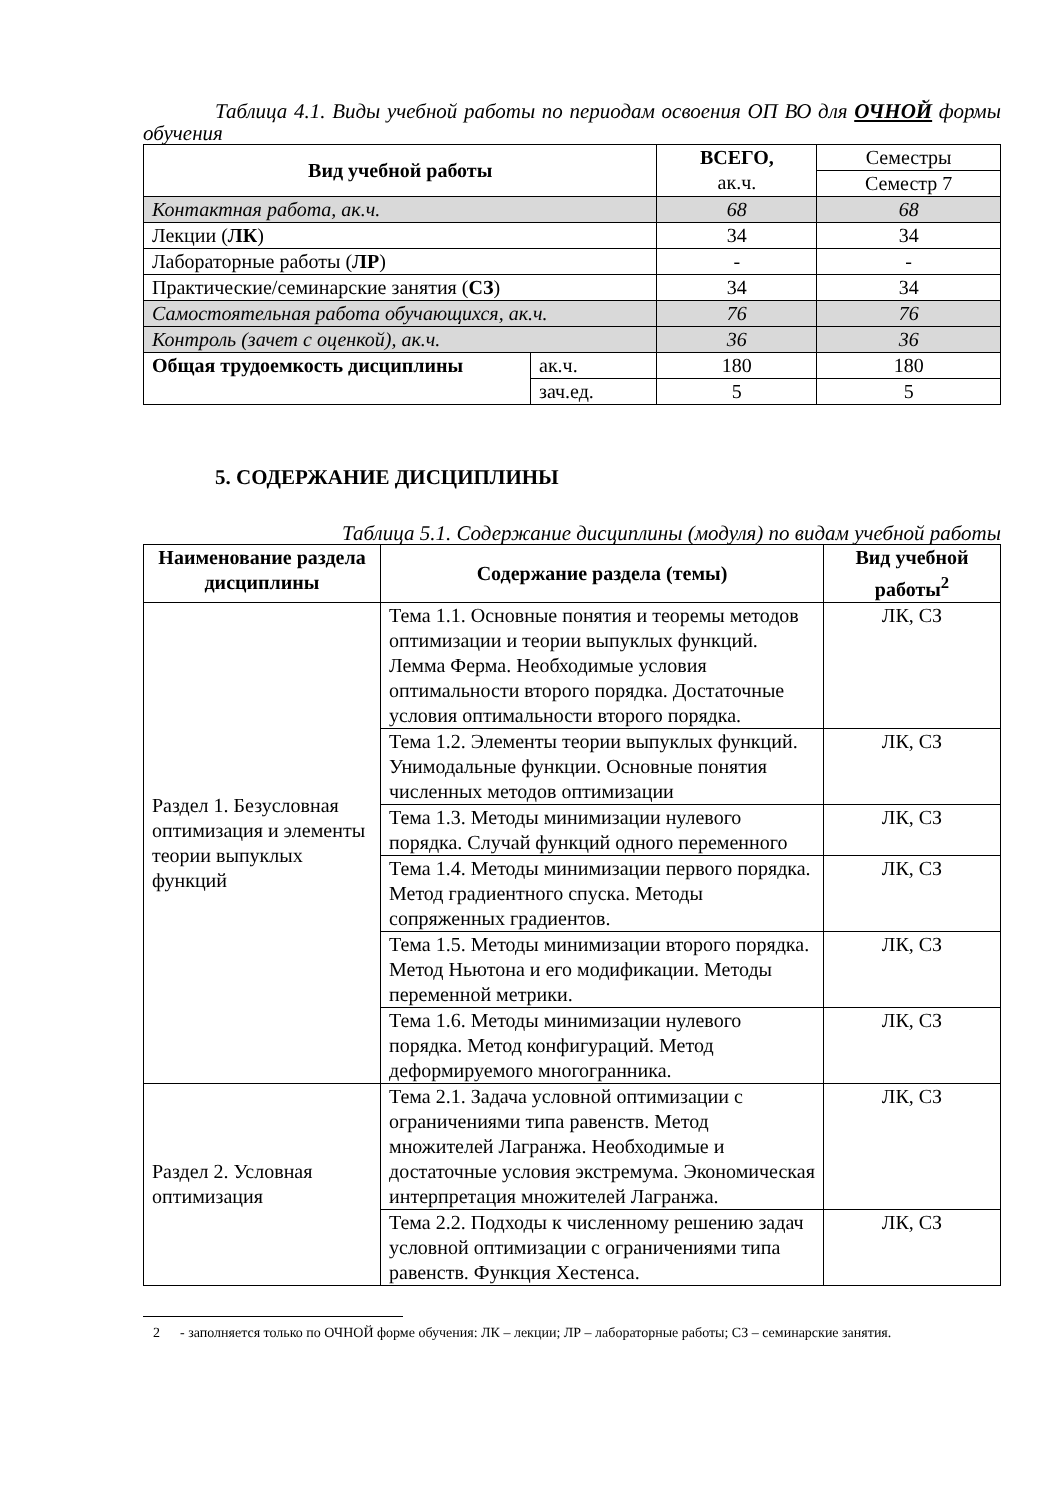Таблица 4.1. Виды учебной работы по периодам освоения ОП ВО для ОЧНОЙ формы обучения
| Вид учебной работы | | ВСЕГО, ак.ч. | Семестры |
| | | | Семестр 7 |
| Контактная работа, ак.ч. | | 68 | 68 |
| Лекции ( ЛК ) | | 34 | 34 |
| Лабораторные работы ( ЛР ) | | - | - |
| Практические/семинарские занятия ( СЗ ) | | 34 | 34 |
| Самостоятельная работа обучающихся, ак.ч. | | 76 | 76 |
| Контроль (зачет с оценкой), ак.ч. | | 36 | 36 |
| Общая трудоемкость дисциплины | ак.ч. | 180 | 180 |
| | зач.ед. | 5 | 5 |
5. СОДЕРЖАНИЕ ДИСЦИПЛИНЫ
Таблица 5.1. Содержание дисциплины (модуля) по видам учебной работы
| Наименование раздела дисциплины | Содержание раздела (темы) | Вид учебной работы<sup>2</sup> |
| --- | --- | --- |
| Раздел 1. Безусловная оптимизация и элементы теории выпуклых функций | Тема 1.1. Основные понятия и теоремы методов оптимизации и теории выпуклых функций. Лемма Ферма. Необходимые условия оптимальности второго порядка. Достаточные условия оптимальности второго порядка. | ЛК, СЗ |
| | Тема 1.2. Элементы теории выпуклых функций. Унимодальные функции. Основные понятия численных методов оптимизации | ЛК, СЗ |
| | Тема 1.3. Методы минимизации нулевого порядка. Случай функций одного переменного | ЛК, СЗ |
| | Тема 1.4. Методы минимизации первого порядка. Метод градиентного спуска. Методы сопряженных градиентов. | ЛК, СЗ |
| | Тема 1.5. Методы минимизации второго порядка. Метод Ньютона и его модификации. Методы переменной метрики. | ЛК, СЗ |
| | Тема 1.6. Методы минимизации нулевого порядка. Метод конфигураций. Метод деформируемого многогранника. | ЛК, СЗ |
| Раздел 2. Условная оптимизация | Тема 2.1. Задача условной оптимизации с ограничениями типа равенств. Метод множителей Лагранжа. Необходимые и достаточные условия экстремума. Экономическая интерпретация множителей Лагранжа. | ЛК, СЗ |
| | Тема 2.2. Подходы к численному решению задач условной оптимизации с ограничениями типа равенств. Функция Хестенса. | ЛК, СЗ |
2 - заполняется только по ОЧНОЙ форме обучения: ЛК – лекции; ЛР – лабораторные работы; СЗ – семинарские занятия.